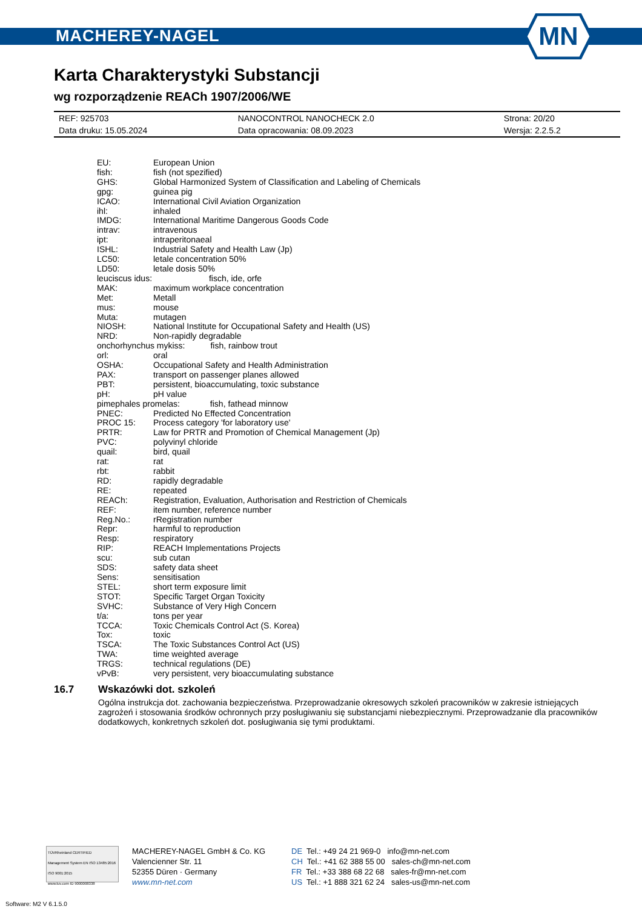MACHEREY-NAGEL
MN
Karta Charakterystyki Substancji
wg rozporządzenie REACh 1907/2006/WE
| REF: 925703 | NANOCONTROL NANOCHECK 2.0 | Strona: 20/20 |
| Data druku: 15.05.2024 | Data opracowania: 08.09.2023 | Wersja: 2.2.5.2 |
| EU: | European Union |
| fish: | fish (not spezified) |
| GHS: | Global Harmonized System of Classification and Labeling of Chemicals |
| gpg: | guinea pig |
| ICAO: | International Civil Aviation Organization |
| ihl: | inhaled |
| IMDG: | International Maritime Dangerous Goods Code |
| intrav: | intravenous |
| ipt: | intraperitonaeal |
| ISHL: | Industrial Safety and Health Law (Jp) |
| LC50: | letale concentration 50% |
| LD50: | letale dosis 50% |
| leuciscus idus: fisch, ide, orfe | |
| MAK: | maximum workplace concentration |
| Met: | Metall |
| mus: | mouse |
| Muta: | mutagen |
| NIOSH: | National Institute for Occupational Safety and Health (US) |
| NRD: | Non-rapidly degradable |
| onchorhynchus mykiss: fish, rainbow trout | |
| orl: | oral |
| OSHA: | Occupational Safety and Health Administration |
| PAX: | transport on passenger planes allowed |
| PBT: | persistent, bioaccumulating, toxic substance |
| pH: | pH value |
| pimephales promelas: fish, fathead minnow | |
| PNEC: | Predicted No Effected Concentration |
| PROC 15: | Process category 'for laboratory use' |
| PRTR: | Law for PRTR and Promotion of Chemical Management (Jp) |
| PVC: | polyvinyl chloride |
| quail: | bird, quail |
| rat: | rat |
| rbt: | rabbit |
| RD: | rapidly degradable |
| RE: | repeated |
| REACh: | Registration, Evaluation, Authorisation and Restriction of Chemicals |
| REF: | item number, reference number |
| Reg.No.: | rRegistration number |
| Repr: | harmful to reproduction |
| Resp: | respiratory |
| RIP: | REACH Implementations Projects |
| scu: | sub cutan |
| SDS: | safety data sheet |
| Sens: | sensitisation |
| STEL: | short term exposure limit |
| STOT: | Specific Target Organ Toxicity |
| SVHC: | Substance of Very High Concern |
| t/a: | tons per year |
| TCCA: | Toxic Chemicals Control Act (S. Korea) |
| Tox: | toxic |
| TSCA: | The Toxic Substances Control Act (US) |
| TWA: | time weighted average |
| TRGS: | technical regulations (DE) |
| vPvB: | very persistent, very bioaccumulating substance |
16.7 Wskazówki dot. szkoleń
Ogólna instrukcja dot. zachowania bezpieczeństwa. Przeprowadzanie okresowych szkoleń pracowników w zakresie istniejących zagrożeń i stosowania środków ochronnych przy posługiwaniu się substancjami niebezpiecznymi. Przeprowadzanie dla pracowników dodatkowych, konkretnych szkoleń dot. posługiwania się tymi produktami.
TÜVRheinland CERTIFIED
Management System EN ISO 13485:2016 ISO 9001:2015
www.tuv.com ID 9000008338
MACHEREY-NAGEL GmbH & Co. KG
Valencienner Str. 11
52355 Düren · Germany
www.mn-net.com
DE Tel.: +49 24 21 969-0 info@mn-net.com
CH Tel.: +41 62 388 55 00 sales-ch@mn-net.com
FR Tel.: +33 388 68 22 68 sales-fr@mn-net.com
US Tel.: +1 888 321 62 24 sales-us@mn-net.com
Software: M2 V 6.1.5.0